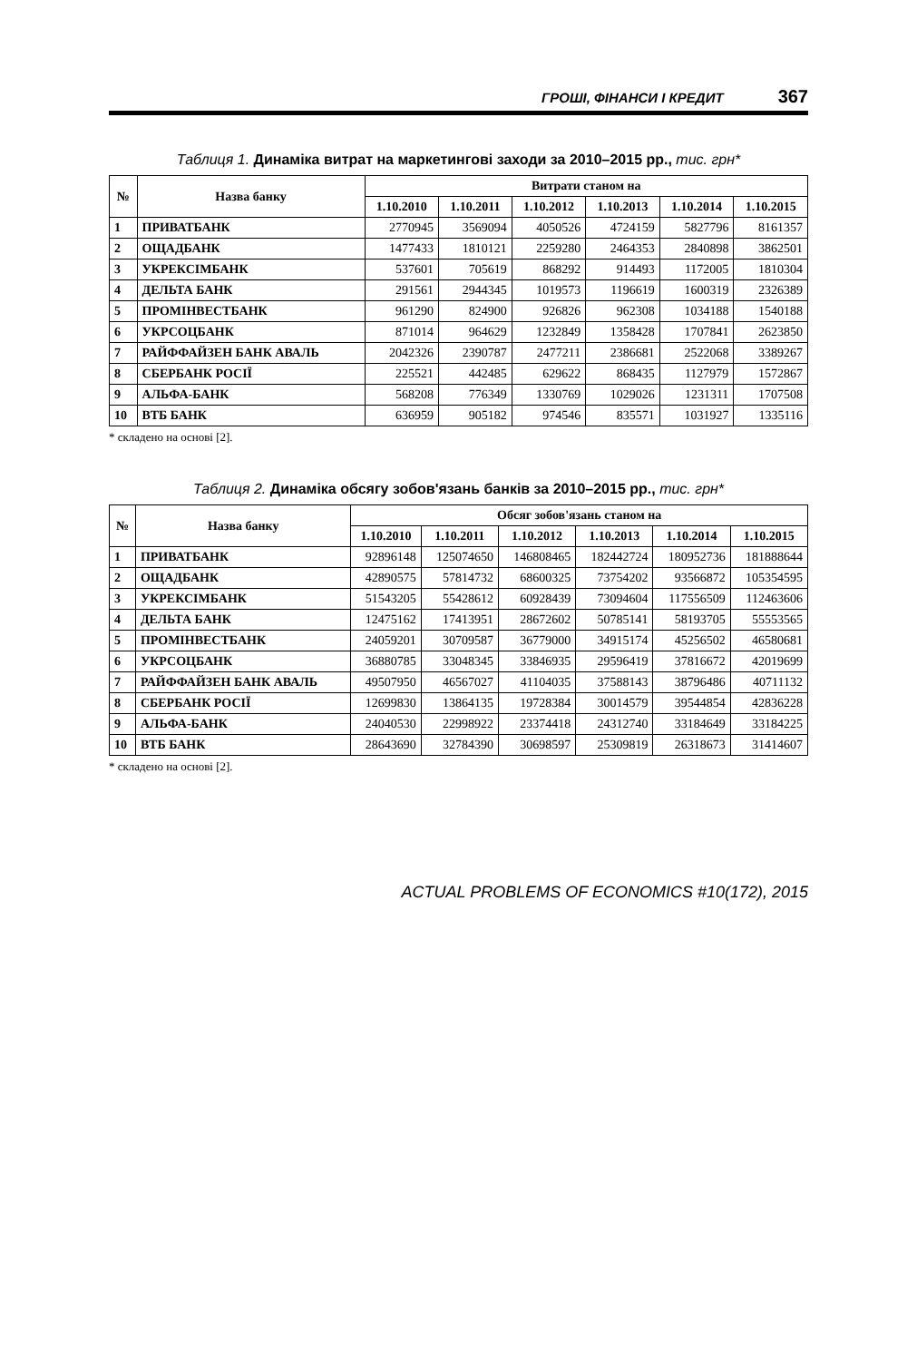ГРОШІ, ФІНАНСИ І КРЕДИТ 367
Таблиця 1. Динаміка витрат на маркетингові заходи за 2010–2015 рр., тис. грн*
| № | Назва банку | Витрати станом на | | | | | |
| --- | --- | --- | --- | --- | --- | --- | --- |
| | | 1.10.2010 | 1.10.2011 | 1.10.2012 | 1.10.2013 | 1.10.2014 | 1.10.2015 |
| 1 | ПРИВАТБАНК | 2770945 | 3569094 | 4050526 | 4724159 | 5827796 | 8161357 |
| 2 | ОЩАДБАНК | 1477433 | 1810121 | 2259280 | 2464353 | 2840898 | 3862501 |
| 3 | УКРЕКСІМБАНК | 537601 | 705619 | 868292 | 914493 | 1172005 | 1810304 |
| 4 | ДЕЛЬТА БАНК | 291561 | 2944345 | 1019573 | 1196619 | 1600319 | 2326389 |
| 5 | ПРОМІНВЕСТБАНК | 961290 | 824900 | 926826 | 962308 | 1034188 | 1540188 |
| 6 | УКРСОЦБАНК | 871014 | 964629 | 1232849 | 1358428 | 1707841 | 2623850 |
| 7 | РАЙФФАЙЗЕН БАНК АВАЛЬ | 2042326 | 2390787 | 2477211 | 2386681 | 2522068 | 3389267 |
| 8 | СБЕРБАНК РОСІЇ | 225521 | 442485 | 629622 | 868435 | 1127979 | 1572867 |
| 9 | АЛЬФА-БАНК | 568208 | 776349 | 1330769 | 1029026 | 1231311 | 1707508 |
| 10 | ВТБ БАНК | 636959 | 905182 | 974546 | 835571 | 1031927 | 1335116 |
* складено на основі [2].
Таблиця 2. Динаміка обсягу зобов'язань банків за 2010–2015 рр., тис. грн*
| № | Назва банку | Обсяг зобов'язань станом на | | | | | |
| --- | --- | --- | --- | --- | --- | --- | --- |
| | | 1.10.2010 | 1.10.2011 | 1.10.2012 | 1.10.2013 | 1.10.2014 | 1.10.2015 |
| 1 | ПРИВАТБАНК | 92896148 | 125074650 | 146808465 | 182442724 | 180952736 | 181888644 |
| 2 | ОЩАДБАНК | 42890575 | 57814732 | 68600325 | 73754202 | 93566872 | 105354595 |
| 3 | УКРЕКСІМБАНК | 51543205 | 55428612 | 60928439 | 73094604 | 117556509 | 112463606 |
| 4 | ДЕЛЬТА БАНК | 12475162 | 17413951 | 28672602 | 50785141 | 58193705 | 55553565 |
| 5 | ПРОМІНВЕСТБАНК | 24059201 | 30709587 | 36779000 | 34915174 | 45256502 | 46580681 |
| 6 | УКРСОЦБАНК | 36880785 | 33048345 | 33846935 | 29596419 | 37816672 | 42019699 |
| 7 | РАЙФФАЙЗЕН БАНК АВАЛЬ | 49507950 | 46567027 | 41104035 | 37588143 | 38796486 | 40711132 |
| 8 | СБЕРБАНК РОСІЇ | 12699830 | 13864135 | 19728384 | 30014579 | 39544854 | 42836228 |
| 9 | АЛЬФА-БАНК | 24040530 | 22998922 | 23374418 | 24312740 | 33184649 | 33184225 |
| 10 | ВТБ БАНК | 28643690 | 32784390 | 30698597 | 25309819 | 26318673 | 31414607 |
* складено на основі [2].
ACTUAL PROBLEMS OF ECONOMICS #10(172), 2015